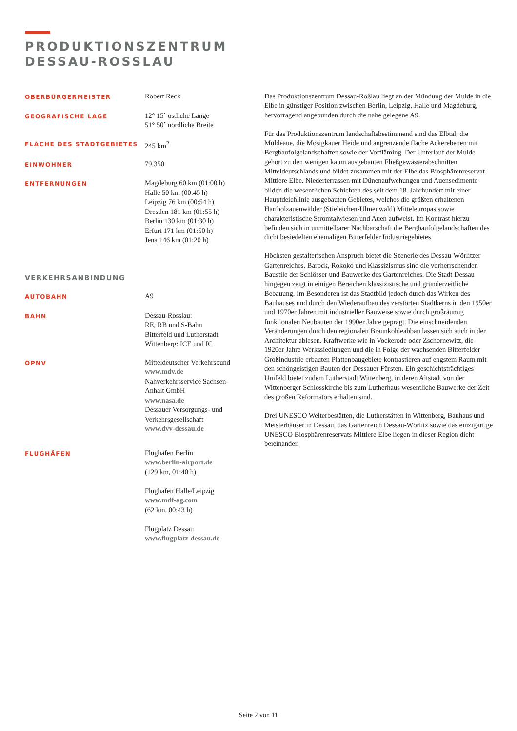PRODUKTIONSZENTRUM
DESSAU-ROSSLAU
| OBERBÜRGERMEISTER | Robert Reck |
| GEOGRAFISCHE LAGE | 12° 15` östliche Länge 51° 50` nördliche Breite |
| FLÄCHE DES STADTGEBIETES | 245 km<sup>2</sup> |
| EINWOHNER | 79.350 |
| ENTFERNUNGEN | Magdeburg 60 km (01:00 h) Halle 50 km (00:45 h) Leipzig 76 km (00:54 h) Dresden 181 km (01:55 h) Berlin 130 km (01:30 h) Erfurt 171 km (01:50 h) Jena 146 km (01:20 h) |
| VERKEHRSANBINDUNG | |
| AUTOBAHN | A9 |
| BAHN | Dessau-Rosslau: RE, RB und S-Bahn Bitterfeld und Lutherstadt Wittenberg: ICE und IC |
| ÖPNV | Mitteldeutscher Verkehrsbund www.mdv.de Nahverkehrsservice Sachsen- Anhalt GmbH www.nasa.de Dessauer Versorgungs- und Verkehrsgesellschaft www.dvv-dessau.de |
| FLUGHÄFEN | Flughäfen Berlin www.berlin-airport.de (129 km, 01:40 h) Flughafen Halle/Leipzig www.mdf-ag.com (62 km, 00:43 h) Flugplatz Dessau www.flugplatz-dessau.de |
Das Produktionszentrum Dessau-Roßlau liegt an der Mündung der Mulde in die Elbe in günstiger Position zwischen Berlin, Leipzig, Halle und Magdeburg, hervorragend angebunden durch die nahe gelegene A9.
Für das Produktionszentrum landschaftsbestimmend sind das Elbtal, die Muldeaue, die Mosigkauer Heide und angrenzende flache Ackerebenen mit Bergbaufolgelandschaften sowie der Vorfläming. Der Unterlauf der Mulde gehört zu den wenigen kaum ausgebauten Fließgewässerabschnitten Mitteldeutschlands und bildet zusammen mit der Elbe das Biosphärenreservat Mittlere Elbe. Niederterrassen mit Dünenaufwehungen und Auensedimente bilden die wesentlichen Schichten des seit dem 18. Jahrhundert mit einer Hauptdeichlinie ausgebauten Gebietes, welches die größten erhaltenen Hartholzauenwälder (Stieleichen-Ulmenwald) Mitteleuropas sowie charakteristische Stromtalwiesen und Auen aufweist. Im Kontrast hierzu befinden sich in unmittelbarer Nachbarschaft die Bergbaufolgelandschaften des dicht besiedelten ehemaligen Bitterfelder Industriegebietes.
Höchsten gestalterischen Anspruch bietet die Szenerie des Dessau-Wörlitzer Gartenreiches. Barock, Rokoko und Klassizismus sind die vorherrschenden Baustile der Schlösser und Bauwerke des Gartenreiches. Die Stadt Dessau hingegen zeigt in einigen Bereichen klassizistische und gründerzeitliche Bebauung. Im Besonderen ist das Stadtbild jedoch durch das Wirken des Bauhauses und durch den Wiederaufbau des zerstörten Stadtkerns in den 1950er und 1970er Jahren mit industrieller Bauweise sowie durch großräumig funktionalen Neubauten der 1990er Jahre geprägt. Die einschneidenden Veränderungen durch den regionalen Braunkohleabbau lassen sich auch in der Architektur ablesen. Kraftwerke wie in Vockerode oder Zschornewitz, die 1920er Jahre Werkssiedlungen und die in Folge der wachsenden Bitterfelder Großindustrie erbauten Plattenbaugebiete kontrastieren auf engstem Raum mit den schöngeistigen Bauten der Dessauer Fürsten. Ein geschichtsträchtiges Umfeld bietet zudem Lutherstadt Wittenberg, in deren Altstadt von der Wittenberger Schlosskirche bis zum Lutherhaus wesentliche Bauwerke der Zeit des großen Reformators erhalten sind.
Drei UNESCO Welterbestätten, die Lutherstätten in Wittenberg, Bauhaus und Meisterhäuser in Dessau, das Gartenreich Dessau-Wörlitz sowie das einzigartige UNESCO Biosphärenreservats Mittlere Elbe liegen in dieser Region dicht beieinander.
Seite 2 von 11